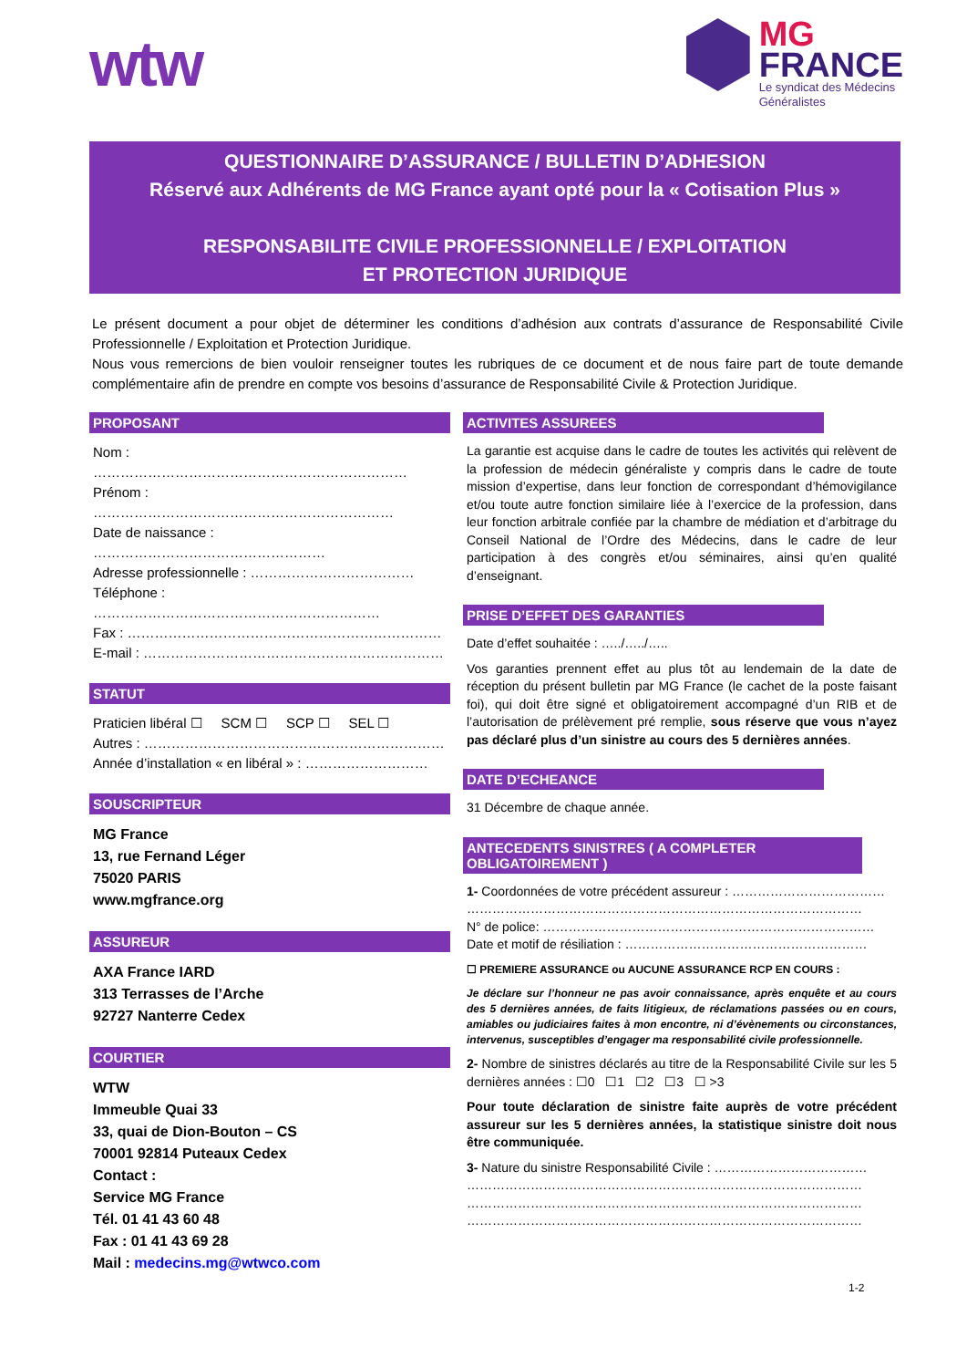wtw
MG
FRANCE
Le syndicat des Médecins
Généralistes
QUESTIONNAIRE D’ASSURANCE / BULLETIN D’ADHESION
Réservé aux Adhérents de MG France ayant opté pour la « Cotisation Plus »
RESPONSABILITE CIVILE PROFESSIONNELLE / EXPLOITATION
ET PROTECTION JURIDIQUE
Le présent document a pour objet de déterminer les conditions d’adhésion aux contrats d’assurance de Responsabilité Civile Professionnelle / Exploitation et Protection Juridique.
Nous vous remercions de bien vouloir renseigner toutes les rubriques de ce document et de nous faire part de toute demande complémentaire afin de prendre en compte vos besoins d’assurance de Responsabilité Civile & Protection Juridique.
PROPOSANT
Nom : ……………………………………………………………
Prénom : …………………………………………………………
Date de naissance : ……………………………………………
Adresse professionnelle : ………………………………
Téléphone : ………………………………………………………
Fax : ……………………………………………………………
E-mail : …………………………………………………………
STATUT
Praticien libéral ☐ SCM ☐ SCP ☐ SEL ☐
Autres : …………………………………………………………
Année d’installation « en libéral » : ………………………
SOUSCRIPTEUR
MG France
13, rue Fernand Léger
75020 PARIS
www.mgfrance.org
ASSUREUR
AXA France IARD
313 Terrasses de l’Arche
92727 Nanterre Cedex
COURTIER
WTW
Immeuble Quai 33
33, quai de Dion-Bouton – CS
70001 92814 Puteaux Cedex
Contact :
Service MG France
Tél. 01 41 43 60 48
Fax : 01 41 43 69 28
Mail : medecins.mg@wtwco.com
ACTIVITES ASSUREES
La garantie est acquise dans le cadre de toutes les activités qui relèvent de la profession de médecin généraliste y compris dans le cadre de toute mission d’expertise, dans leur fonction de correspondant d’hémovigilance et/ou toute autre fonction similaire liée à l’exercice de la profession, dans leur fonction arbitrale confiée par la chambre de médiation et d’arbitrage du Conseil National de l’Ordre des Médecins, dans le cadre de leur participation à des congrès et/ou séminaires, ainsi qu’en qualité d’enseignant.
PRISE D’EFFET DES GARANTIES
Date d’effet souhaitée : …../…../…..
Vos garanties prennent effet au plus tôt au lendemain de la date de réception du présent bulletin par MG France (le cachet de la poste faisant foi), qui doit être signé et obligatoirement accompagné d’un RIB et de l’autorisation de prélèvement pré remplie, sous réserve que vous n’ayez pas déclaré plus d’un sinistre au cours des 5 dernières années.
DATE D’ECHEANCE
31 Décembre de chaque année.
ANTECEDENTS SINISTRES ( A COMPLETER OBLIGATOIREMENT )
1- Coordonnées de votre précédent assureur : ………………………………
…………………………………………………………………………………
N° de police: ……………………………………………………………………
Date et motif de résiliation : …………………………………………………
☐ PREMIERE ASSURANCE ou AUCUNE ASSURANCE RCP EN COURS :
Je déclare sur l’honneur ne pas avoir connaissance, après enquête et au cours des 5 dernières années, de faits litigieux, de réclamations passées ou en cours, amiables ou judiciaires faites à mon encontre, ni d’évènements ou circonstances, intervenus, susceptibles d’engager ma responsabilité civile professionnelle.
2- Nombre de sinistres déclarés au titre de la Responsabilité Civile sur les 5 dernières années : ☐0 ☐1 ☐2 ☐3 ☐ >3
Pour toute déclaration de sinistre faite auprès de votre précédent assureur sur les 5 dernières années, la statistique sinistre doit nous être communiquée.
3- Nature du sinistre Responsabilité Civile : ………………………………
…………………………………………………………………………………
…………………………………………………………………………………
…………………………………………………………………………………
1-2